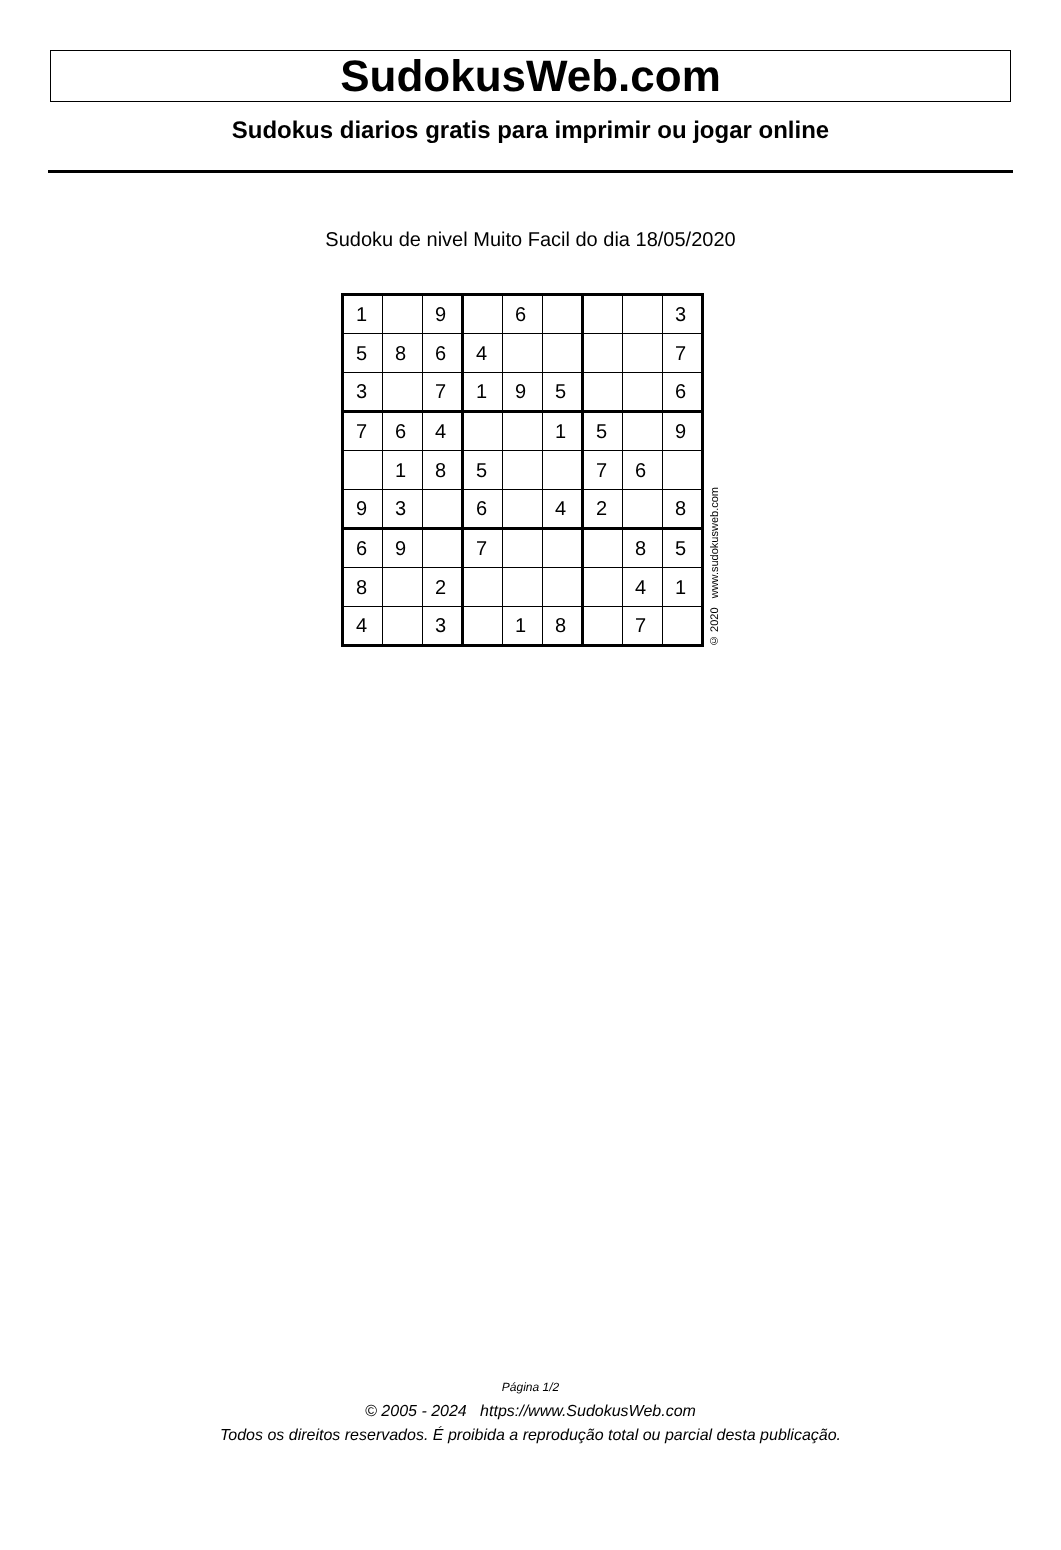SudokusWeb.com
Sudokus diarios gratis para imprimir ou jogar online
Sudoku de nivel Muito Facil do dia 18/05/2020
| 1 | | 9 | | 6 | | | | 3 |
| 5 | 8 | 6 | 4 | | | | | 7 |
| 3 | | 7 | 1 | 9 | 5 | | | 6 |
| 7 | 6 | 4 | | | 1 | 5 | | 9 |
| | 1 | 8 | 5 | | | 7 | 6 | |
| 9 | 3 | | 6 | | 4 | 2 | | 8 |
| 6 | 9 | | 7 | | | | 8 | 5 |
| 8 | | 2 | | | | | 4 | 1 |
| 4 | | 3 | | 1 | 8 | | 7 | |
© 2020 www.sudokusweb.com
Página 1/2
© 2005 - 2024 https://www.SudokusWeb.com
Todos os direitos reservados. É proibida a reprodução total ou parcial desta publicação.